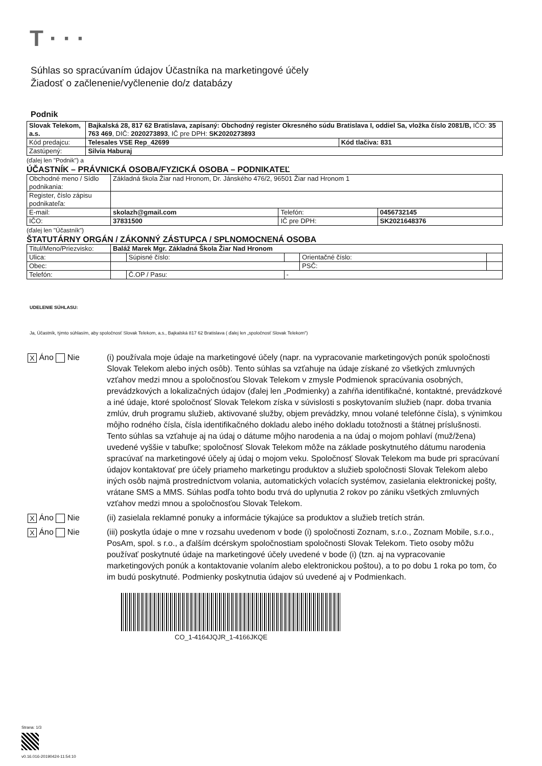T · · ·
Súhlas so spracúvaním údajov Účastníka na marketingové účely
Žiadosť o začlenenie/vyčlenenie do/z databázy
Podnik
| Slovak Telekom, a.s. | Bajkalská 28, 817 62 Bratislava, zapísaný: Obchodný register Okresného súdu Bratislava I, oddiel Sa, vložka číslo 2081/B, IČO: 35 763 469 , DIČ: 2020273893 , IČ pre DPH: SK2020273893 | |
| Kód predajcu: | Telesales VSE Rep_42699 | Kód tlačiva: 831 |
| Zastúpený: | Silvia Haburaj | |
(ďalej len "Podnik") a
ÚČASTNÍK – PRÁVNICKÁ OSOBA/FYZICKÁ OSOBA – PODNIKATEĽ
| Obchodné meno / Sídlo podnikania: | Základná škola Žiar nad Hronom, Dr. Jánského 476/2, 96501 Žiar nad Hronom 1 | | |
| Register, číslo zápisu podnikateľa: | | | |
| E-mail: | skolazh@gmail.com | Telefón: | 0456732145 |
| IČO: | 37831500 | IČ pre DPH: | SK2021648376 |
(ďalej len "Účastník")
ŠTATUTÁRNY ORGÁN / ZÁKONNÝ ZÁSTUPCA / SPLNOMOCNENÁ OSOBA
| Titul/Meno/Priezvisko: | Baláž Marek Mgr. Základná Škola Žiar Nad Hronom | | | | |
| Ulica: | | Súpisné číslo: | | Orientačné číslo: | |
| Obec: | | | | PSČ: | |
| Telefón: | | Č.OP / Pasu: | - | | |
UDELENIE SÚHLASU:
Ja, Účastník, týmto súhlasím, aby spoločnosť Slovak Telekom, a.s., Bajkalská 817 62 Bratislava ( ďalej len „spoločnosť Slovak Telekom")
X Áno Nie (i) používala moje údaje na marketingové účely (napr. na vypracovanie marketingových ponúk spoločnosti Slovak Telekom alebo iných osôb). Tento súhlas sa vzťahuje na údaje získané zo všetkých zmluvných vzťahov medzi mnou a spoločnosťou Slovak Telekom v zmysle Podmienok spracúvania osobných, prevádzkových a lokalizačných údajov (ďalej len „Podmienky) a zahŕňa identifikačné, kontaktné, prevádzkové a iné údaje, ktoré spoločnosť Slovak Telekom získa v súvislosti s poskytovaním služieb (napr. doba trvania zmlúv, druh programu služieb, aktivované služby, objem prevádzky, mnou volané telefónne čísla), s výnimkou môjho rodného čísla, čísla identifikačného dokladu alebo iného dokladu totožnosti a štátnej príslušnosti. Tento súhlas sa vzťahuje aj na údaj o dátume môjho narodenia a na údaj o mojom pohlaví (muž/žena) uvedené vyššie v tabuľke; spoločnosť Slovak Telekom môže na základe poskytnutého dátumu narodenia spracúvať na marketingové účely aj údaj o mojom veku. Spoločnosť Slovak Telekom ma bude pri spracúvaní údajov kontaktovať pre účely priameho marketingu produktov a služieb spoločnosti Slovak Telekom alebo iných osôb najmä prostredníctvom volania, automatických volacích systémov, zasielania elektronickej pošty, vrátane SMS a MMS. Súhlas podľa tohto bodu trvá do uplynutia 2 rokov po zániku všetkých zmluvných vzťahov medzi mnou a spoločnosťou Slovak Telekom.
X Áno Nie (ii) zasielala reklamné ponuky a informácie týkajúce sa produktov a služieb tretích strán.
X Áno Nie (iii) poskytla údaje o mne v rozsahu uvedenom v bode (i) spoločnosti Zoznam, s.r.o., Zoznam Mobile, s.r.o., PosAm, spol. s r.o., a ďalším dcérskym spoločnostiam spoločnosti Slovak Telekom. Tieto osoby môžu používať poskytnuté údaje na marketingové účely uvedené v bode (i) (tzn. aj na vypracovanie marketingových ponúk a kontaktovanie volaním alebo elektronickou poštou), a to po dobu 1 roka po tom, čo im budú poskytnuté. Podmienky poskytnutia údajov sú uvedené aj v Podmienkach.
CO_1-4164JQJR_1-4166JKQE
Strana: 1/3
v0.16.016-20190424-11:54:10